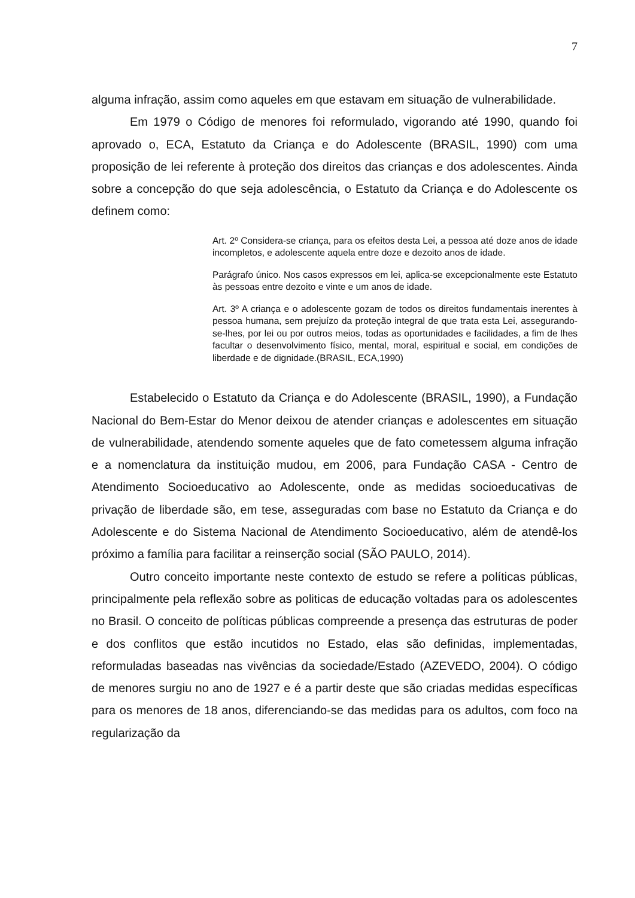7
alguma infração, assim como aqueles em que estavam em situação de vulnerabilidade.
Em 1979 o Código de menores foi reformulado, vigorando até 1990, quando foi aprovado o, ECA, Estatuto da Criança e do Adolescente (BRASIL, 1990) com uma proposição de lei referente à proteção dos direitos das crianças e dos adolescentes. Ainda sobre a concepção do que seja adolescência, o Estatuto da Criança e do Adolescente os definem como:
Art. 2º Considera-se criança, para os efeitos desta Lei, a pessoa até doze anos de idade incompletos, e adolescente aquela entre doze e dezoito anos de idade.
Parágrafo único. Nos casos expressos em lei, aplica-se excepcionalmente este Estatuto às pessoas entre dezoito e vinte e um anos de idade.
Art. 3º A criança e o adolescente gozam de todos os direitos fundamentais inerentes à pessoa humana, sem prejuízo da proteção integral de que trata esta Lei, assegurando-se-lhes, por lei ou por outros meios, todas as oportunidades e facilidades, a fim de lhes facultar o desenvolvimento físico, mental, moral, espiritual e social, em condições de liberdade e de dignidade.(BRASIL, ECA,1990)
Estabelecido o Estatuto da Criança e do Adolescente (BRASIL, 1990), a Fundação Nacional do Bem-Estar do Menor deixou de atender crianças e adolescentes em situação de vulnerabilidade, atendendo somente aqueles que de fato cometessem alguma infração e a nomenclatura da instituição mudou, em 2006, para Fundação CASA - Centro de Atendimento Socioeducativo ao Adolescente, onde as medidas socioeducativas de privação de liberdade são, em tese, asseguradas com base no Estatuto da Criança e do Adolescente e do Sistema Nacional de Atendimento Socioeducativo, além de atendê-los próximo a família para facilitar a reinserção social (SÃO PAULO, 2014).
Outro conceito importante neste contexto de estudo se refere a políticas públicas, principalmente pela reflexão sobre as politicas de educação voltadas para os adolescentes no Brasil. O conceito de políticas públicas compreende a presença das estruturas de poder e dos conflitos que estão incutidos no Estado, elas são definidas, implementadas, reformuladas baseadas nas vivências da sociedade/Estado (AZEVEDO, 2004). O código de menores surgiu no ano de 1927 e é a partir deste que são criadas medidas específicas para os menores de 18 anos, diferenciando-se das medidas para os adultos, com foco na regularização da